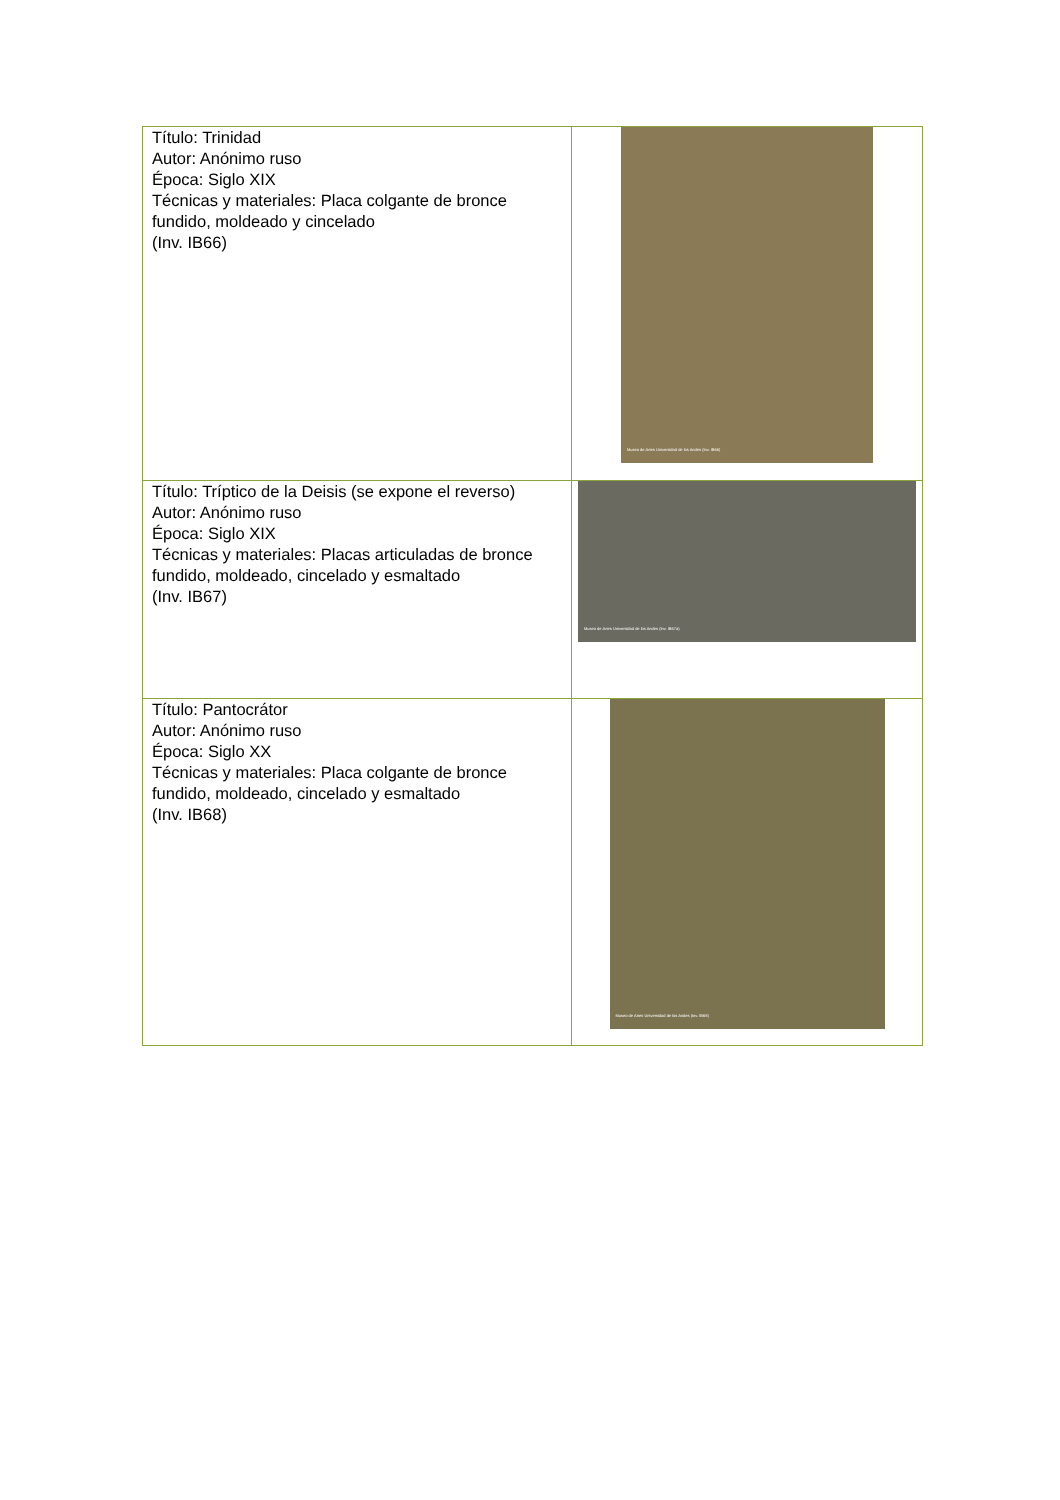| Título: Trinidad Autor: Anónimo ruso Época: Siglo XIX Técnicas y materiales: Placa colgante de bronce fundido, moldeado y cincelado (Inv. IB66) | Museo de Artes Universidad de los Andes (Inv. IB66) |
| Título: Tríptico de la Deisis (se expone el reverso) Autor: Anónimo ruso Época: Siglo XIX Técnicas y materiales: Placas articuladas de bronce fundido, moldeado, cincelado y esmaltado (Inv. IB67) | Museo de Artes Universidad de los Andes (Inv. IB67a) |
| Título: Pantocrátor Autor: Anónimo ruso Época: Siglo XX Técnicas y materiales: Placa colgante de bronce fundido, moldeado, cincelado y esmaltado (Inv. IB68) | Museo de Artes Universidad de los Andes (Inv. IB68) |